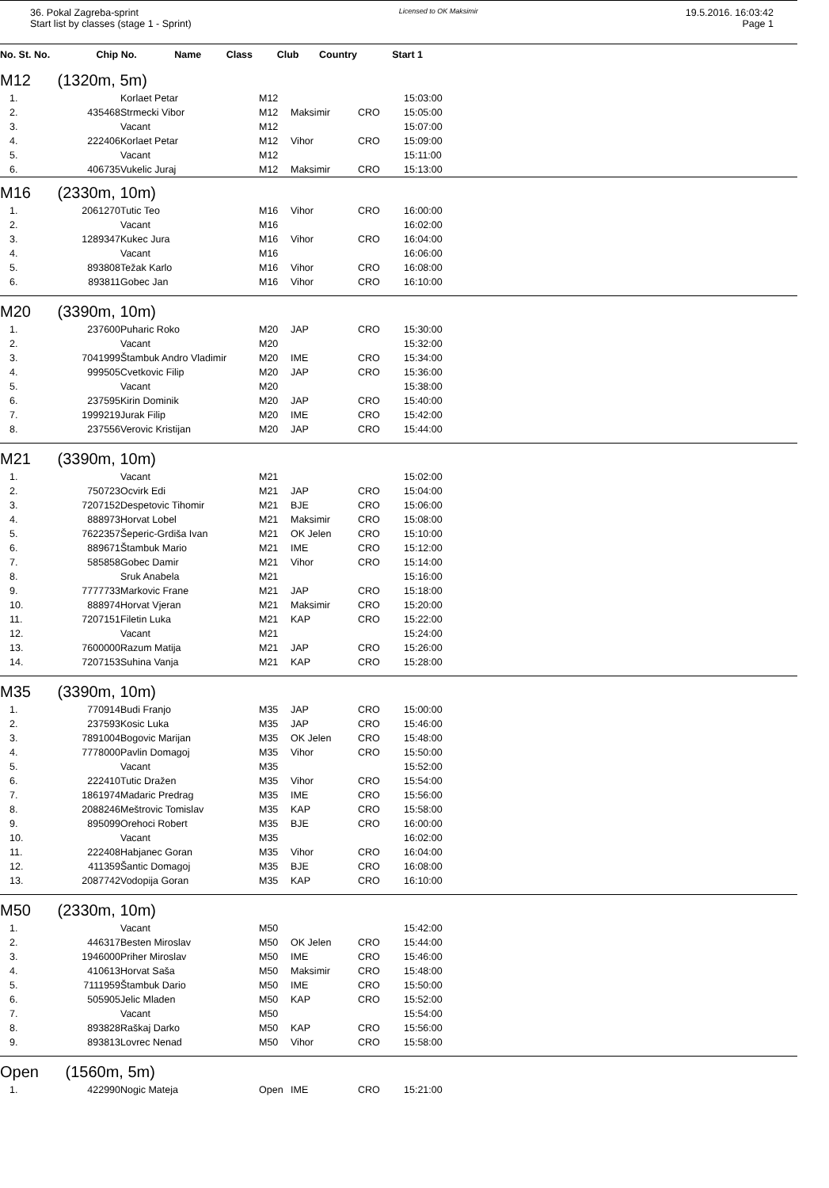36. Pokal Zagreba-sprint
Start list by classes (stage 1 - Sprint)
Licensed to OK Maksimir
19.5.2016. 16:03:42
Page 1
| No. St. No. | Chip No. | Name | Class | Club | Country | Start 1 |
| --- | --- | --- | --- | --- | --- | --- |
M12 (1320m, 5m)
| 1. | | Korlaet Petar | M12 | | | 15:03:00 |
| 2. | 435468 | Strmecki Vibor | M12 | Maksimir | CRO | 15:05:00 |
| 3. | | Vacant | M12 | | | 15:07:00 |
| 4. | 222406 | Korlaet Petar | M12 | Vihor | CRO | 15:09:00 |
| 5. | | Vacant | M12 | | | 15:11:00 |
| 6. | 406735 | Vukelic Juraj | M12 | Maksimir | CRO | 15:13:00 |
M16 (2330m, 10m)
| 1. | 2061270 | Tutic Teo | M16 | Vihor | CRO | 16:00:00 |
| 2. | | Vacant | M16 | | | 16:02:00 |
| 3. | 1289347 | Kukec Jura | M16 | Vihor | CRO | 16:04:00 |
| 4. | | Vacant | M16 | | | 16:06:00 |
| 5. | 893808 | Težak Karlo | M16 | Vihor | CRO | 16:08:00 |
| 6. | 893811 | Gobec Jan | M16 | Vihor | CRO | 16:10:00 |
M20 (3390m, 10m)
| 1. | 237600 | Puharic Roko | M20 | JAP | CRO | 15:30:00 |
| 2. | | Vacant | M20 | | | 15:32:00 |
| 3. | 7041999 | Štambuk Andro Vladimir | M20 | IME | CRO | 15:34:00 |
| 4. | 999505 | Cvetkovic Filip | M20 | JAP | CRO | 15:36:00 |
| 5. | | Vacant | M20 | | | 15:38:00 |
| 6. | 237595 | Kirin Dominik | M20 | JAP | CRO | 15:40:00 |
| 7. | 1999219 | Jurak Filip | M20 | IME | CRO | 15:42:00 |
| 8. | 237556 | Verovic Kristijan | M20 | JAP | CRO | 15:44:00 |
M21 (3390m, 10m)
| 1. | | Vacant | M21 | | | 15:02:00 |
| 2. | 750723 | Ocvirk Edi | M21 | JAP | CRO | 15:04:00 |
| 3. | 7207152 | Despetovic Tihomir | M21 | BJE | CRO | 15:06:00 |
| 4. | 888973 | Horvat Lobel | M21 | Maksimir | CRO | 15:08:00 |
| 5. | 7622357 | Šeperic-Grdiša Ivan | M21 | OK Jelen | CRO | 15:10:00 |
| 6. | 889671 | Štambuk Mario | M21 | IME | CRO | 15:12:00 |
| 7. | 585858 | Gobec Damir | M21 | Vihor | CRO | 15:14:00 |
| 8. | | Sruk Anabela | M21 | | | 15:16:00 |
| 9. | 7777733 | Markovic Frane | M21 | JAP | CRO | 15:18:00 |
| 10. | 888974 | Horvat Vjeran | M21 | Maksimir | CRO | 15:20:00 |
| 11. | 7207151 | Filetin Luka | M21 | KAP | CRO | 15:22:00 |
| 12. | | Vacant | M21 | | | 15:24:00 |
| 13. | 7600000 | Razum Matija | M21 | JAP | CRO | 15:26:00 |
| 14. | 7207153 | Suhina Vanja | M21 | KAP | CRO | 15:28:00 |
M35 (3390m, 10m)
| 1. | 770914 | Budi Franjo | M35 | JAP | CRO | 15:00:00 |
| 2. | 237593 | Kosic Luka | M35 | JAP | CRO | 15:46:00 |
| 3. | 7891004 | Bogovic Marijan | M35 | OK Jelen | CRO | 15:48:00 |
| 4. | 7778000 | Pavlin Domagoj | M35 | Vihor | CRO | 15:50:00 |
| 5. | | Vacant | M35 | | | 15:52:00 |
| 6. | 222410 | Tutic Dražen | M35 | Vihor | CRO | 15:54:00 |
| 7. | 1861974 | Madaric Predrag | M35 | IME | CRO | 15:56:00 |
| 8. | 2088246 | Meštrovic Tomislav | M35 | KAP | CRO | 15:58:00 |
| 9. | 895099 | Orehoci Robert | M35 | BJE | CRO | 16:00:00 |
| 10. | | Vacant | M35 | | | 16:02:00 |
| 11. | 222408 | Habjanec Goran | M35 | Vihor | CRO | 16:04:00 |
| 12. | 411359 | Šantic Domagoj | M35 | BJE | CRO | 16:08:00 |
| 13. | 2087742 | Vodopija Goran | M35 | KAP | CRO | 16:10:00 |
M50 (2330m, 10m)
| 1. | | Vacant | M50 | | | 15:42:00 |
| 2. | 446317 | Besten Miroslav | M50 | OK Jelen | CRO | 15:44:00 |
| 3. | 1946000 | Priher Miroslav | M50 | IME | CRO | 15:46:00 |
| 4. | 410613 | Horvat Saša | M50 | Maksimir | CRO | 15:48:00 |
| 5. | 7111959 | Štambuk Dario | M50 | IME | CRO | 15:50:00 |
| 6. | 505905 | Jelic Mladen | M50 | KAP | CRO | 15:52:00 |
| 7. | | Vacant | M50 | | | 15:54:00 |
| 8. | 893828 | Raškaj Darko | M50 | KAP | CRO | 15:56:00 |
| 9. | 893813 | Lovrec Nenad | M50 | Vihor | CRO | 15:58:00 |
Open (1560m, 5m)
| 1. | 422990 | Nogic Mateja | Open | IME | CRO | 15:21:00 |